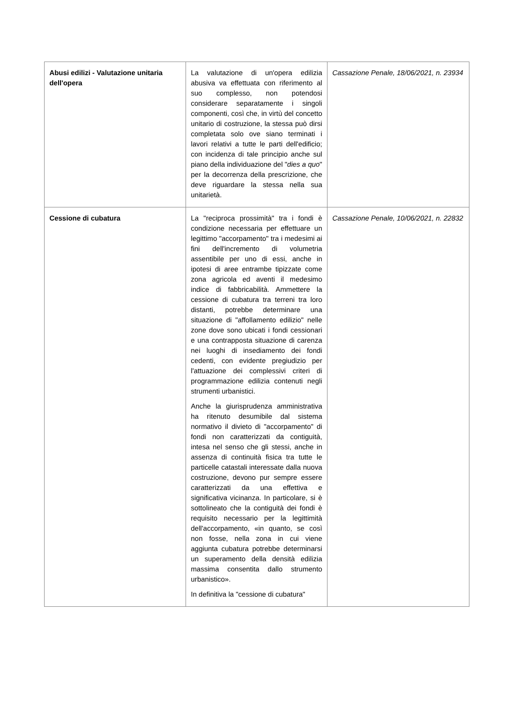| Abusi edilizi - Valutazione unitaria dell'opera | La valutazione di un'opera edilizia abusiva va effettuata con riferimento al suo complesso, non potendosi considerare separatamente i singoli componenti, così che, in virtù del concetto unitario di costruzione, la stessa può dirsi completata solo ove siano terminati i lavori relativi a tutte le parti dell'edificio; con incidenza di tale principio anche sul piano della individuazione del " dies a quo " per la decorrenza della prescrizione, che deve riguardare la stessa nella sua unitarietà. | Cassazione Penale, 18/06/2021, n. 23934 |
| Cessione di cubatura | La "reciproca prossimità" tra i fondi è condizione necessaria per effettuare un legittimo "accorpamento" tra i medesimi ai fini dell'incremento di volumetria assentibile per uno di essi, anche in ipotesi di aree entrambe tipizzate come zona agricola ed aventi il medesimo indice di fabbricabilità. Ammettere la cessione di cubatura tra terreni tra loro distanti, potrebbe determinare una situazione di "affollamento edilizio" nelle zone dove sono ubicati i fondi cessionari e una contrapposta situazione di carenza nei luoghi di insediamento dei fondi cedenti, con evidente pregiudizio per l'attuazione dei complessivi criteri di programmazione edilizia contenuti negli strumenti urbanistici. Anche la giurisprudenza amministrativa ha ritenuto desumibile dal sistema normativo il divieto di "accorpamento" di fondi non caratterizzati da contiguità, intesa nel senso che gli stessi, anche in assenza di continuità fisica tra tutte le particelle catastali interessate dalla nuova costruzione, devono pur sempre essere caratterizzati da una effettiva e significativa vicinanza. In particolare, si è sottolineato che la contiguità dei fondi è requisito necessario per la legittimità dell'accorpamento, «in quanto, se così non fosse, nella zona in cui viene aggiunta cubatura potrebbe determinarsi un superamento della densità edilizia massima consentita dallo strumento urbanistico». In definitiva la "cessione di cubatura" | Cassazione Penale, 10/06/2021, n. 22832 |